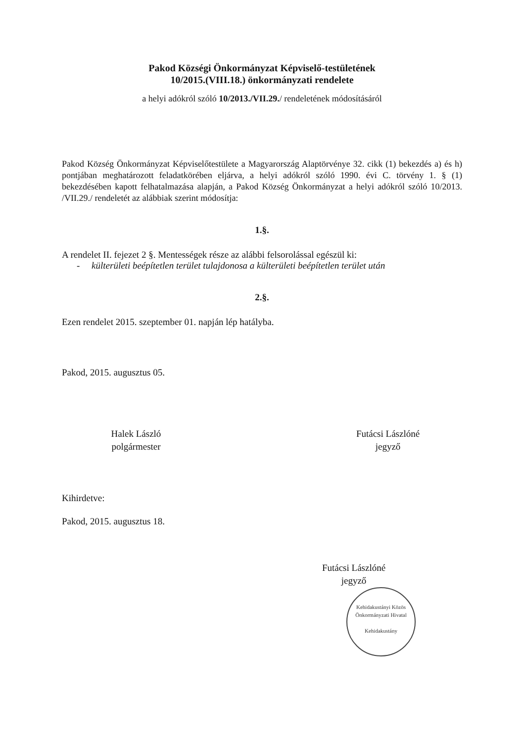Pakod Községi Önkormányzat Képviselő-testületének
10/2015.(VIII.18.) önkormányzati rendelete
a helyi adókról szóló 10/2013./VII.29./ rendeletének módosításáról
Pakod Község Önkormányzat Képviselőtestülete a Magyarország Alaptörvénye 32. cikk (1) bekezdés a) és h) pontjában meghatározott feladatkörében eljárva, a helyi adókról szóló 1990. évi C. törvény 1. § (1) bekezdésében kapott felhatalmazása alapján, a Pakod Község Önkormányzat a helyi adókról szóló 10/2013. /VII.29./ rendeletét az alábbiak szerint módosítja:
1.§.
A rendelet II. fejezet 2 §. Mentességek része az alábbi felsorolással egészül ki:
- külterületi beépítetlen terület tulajdonosa a külterületi beépítetlen terület után
2.§.
Ezen rendelet 2015. szeptember 01. napján lép hatályba.
Pakod, 2015. augusztus 05.
Halek László
polgármester
Futácsi Lászlóné
jegyző
Kihirdetve:
Pakod, 2015. augusztus 18.
Futácsi Lászlóné
jegyző
Kehidakustányi Közös Önkormányzati Hivatal
Kehidakustány